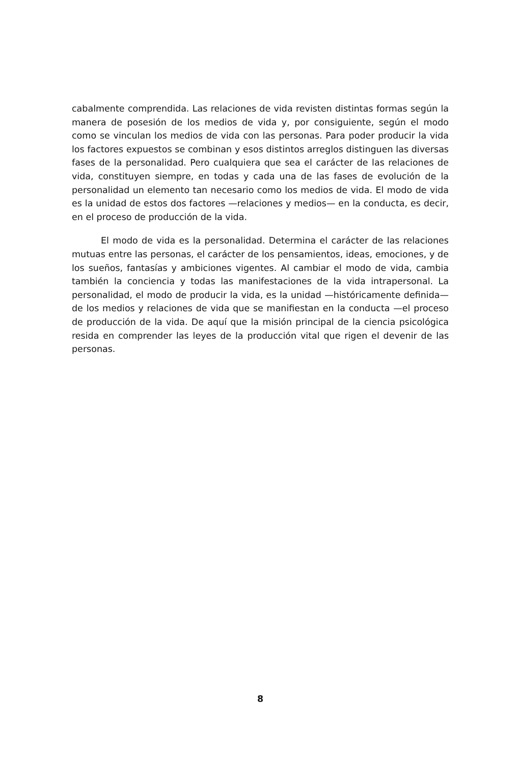cabalmente comprendida. Las relaciones de vida revisten distintas formas según la manera de posesión de los medios de vida y, por consiguiente, según el modo como se vinculan los medios de vida con las personas. Para poder producir la vida los factores expuestos se combinan y esos distintos arreglos distinguen las diversas fases de la personalidad. Pero cualquiera que sea el carácter de las relaciones de vida, constituyen siempre, en todas y cada una de las fases de evolución de la personalidad un elemento tan necesario como los medios de vida. El modo de vida es la unidad de estos dos factores —relaciones y medios— en la conducta, es decir, en el proceso de producción de la vida.
El modo de vida es la personalidad. Determina el carácter de las relaciones mutuas entre las personas, el carácter de los pensamientos, ideas, emociones, y de los sueños, fantasías y ambiciones vigentes. Al cambiar el modo de vida, cambia también la conciencia y todas las manifestaciones de la vida intrapersonal. La personalidad, el modo de producir la vida, es la unidad —históricamente definida— de los medios y relaciones de vida que se manifiestan en la conducta —el proceso de producción de la vida. De aquí que la misión principal de la ciencia psicológica resida en comprender las leyes de la producción vital que rigen el devenir de las personas.
8